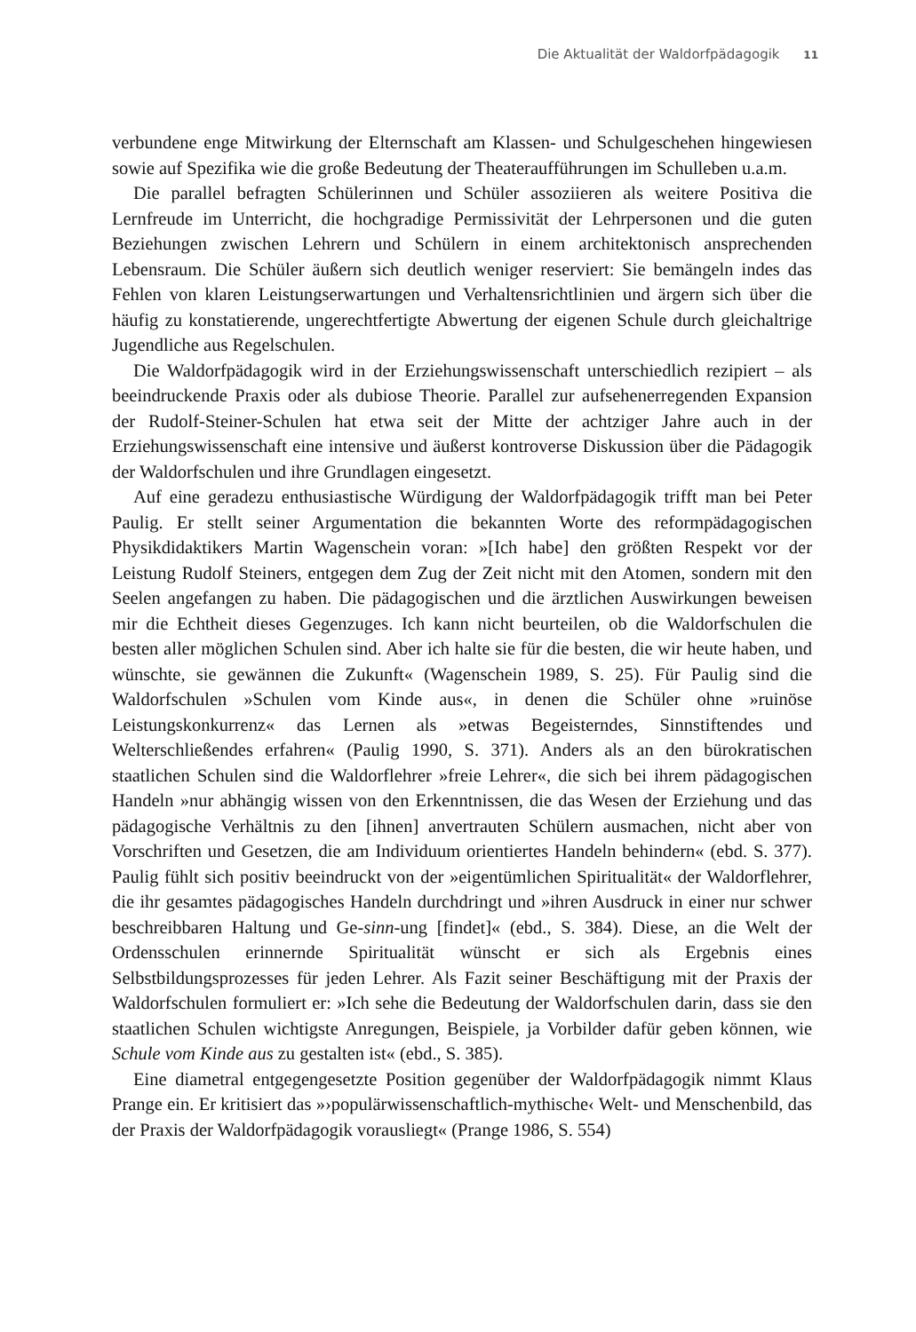Die Aktualität der Waldorfpädagogik 11
verbundene enge Mitwirkung der Elternschaft am Klassen- und Schulgeschehen hingewiesen sowie auf Spezifika wie die große Bedeutung der Theateraufführungen im Schulleben u.a.m.
Die parallel befragten Schülerinnen und Schüler assoziieren als weitere Positiva die Lernfreude im Unterricht, die hochgradige Permissivität der Lehrpersonen und die guten Beziehungen zwischen Lehrern und Schülern in einem architektonisch ansprechenden Lebensraum. Die Schüler äußern sich deutlich weniger reserviert: Sie bemängeln indes das Fehlen von klaren Leistungserwartungen und Verhaltensrichtlinien und ärgern sich über die häufig zu konstatierende, ungerechtfertigte Abwertung der eigenen Schule durch gleichaltrige Jugendliche aus Regelschulen.
Die Waldorfpädagogik wird in der Erziehungswissenschaft unterschiedlich rezipiert – als beeindruckende Praxis oder als dubiose Theorie. Parallel zur aufsehenerregenden Expansion der Rudolf-Steiner-Schulen hat etwa seit der Mitte der achtziger Jahre auch in der Erziehungswissenschaft eine intensive und äußerst kontroverse Diskussion über die Pädagogik der Waldorfschulen und ihre Grundlagen eingesetzt.
Auf eine geradezu enthusiastische Würdigung der Waldorfpädagogik trifft man bei Peter Paulig. Er stellt seiner Argumentation die bekannten Worte des reformpädagogischen Physikdidaktikers Martin Wagenschein voran: »[Ich habe] den größten Respekt vor der Leistung Rudolf Steiners, entgegen dem Zug der Zeit nicht mit den Atomen, sondern mit den Seelen angefangen zu haben. Die pädagogischen und die ärztlichen Auswirkungen beweisen mir die Echtheit dieses Gegenzuges. Ich kann nicht beurteilen, ob die Waldorfschulen die besten aller möglichen Schulen sind. Aber ich halte sie für die besten, die wir heute haben, und wünschte, sie gewännen die Zukunft« (Wagenschein 1989, S. 25). Für Paulig sind die Waldorfschulen »Schulen vom Kinde aus«, in denen die Schüler ohne »ruinöse Leistungskonkurrenz« das Lernen als »etwas Begeisterndes, Sinnstiftendes und Welterschließendes erfahren« (Paulig 1990, S. 371). Anders als an den bürokratischen staatlichen Schulen sind die Waldorflehrer »freie Lehrer«, die sich bei ihrem pädagogischen Handeln »nur abhängig wissen von den Erkenntnissen, die das Wesen der Erziehung und das pädagogische Verhältnis zu den [ihnen] anvertrauten Schülern ausmachen, nicht aber von Vorschriften und Gesetzen, die am Individuum orientiertes Handeln behindern« (ebd. S. 377). Paulig fühlt sich positiv beeindruckt von der »eigentümlichen Spiritualität« der Waldorflehrer, die ihr gesamtes pädagogisches Handeln durchdringt und »ihren Ausdruck in einer nur schwer beschreibbaren Haltung und Ge-sinn-ung [findet]« (ebd., S. 384). Diese, an die Welt der Ordensschulen erinnernde Spiritualität wünscht er sich als Ergebnis eines Selbstbildungsprozesses für jeden Lehrer. Als Fazit seiner Beschäftigung mit der Praxis der Waldorfschulen formuliert er: »Ich sehe die Bedeutung der Waldorfschulen darin, dass sie den staatlichen Schulen wichtigste Anregungen, Beispiele, ja Vorbilder dafür geben können, wie Schule vom Kinde aus zu gestalten ist« (ebd., S. 385).
Eine diametral entgegengesetzte Position gegenüber der Waldorfpädagogik nimmt Klaus Prange ein. Er kritisiert das »›populärwissenschaftlich-mythische‹ Welt- und Menschenbild, das der Praxis der Waldorfpädagogik vorausliegt« (Prange 1986, S. 554)